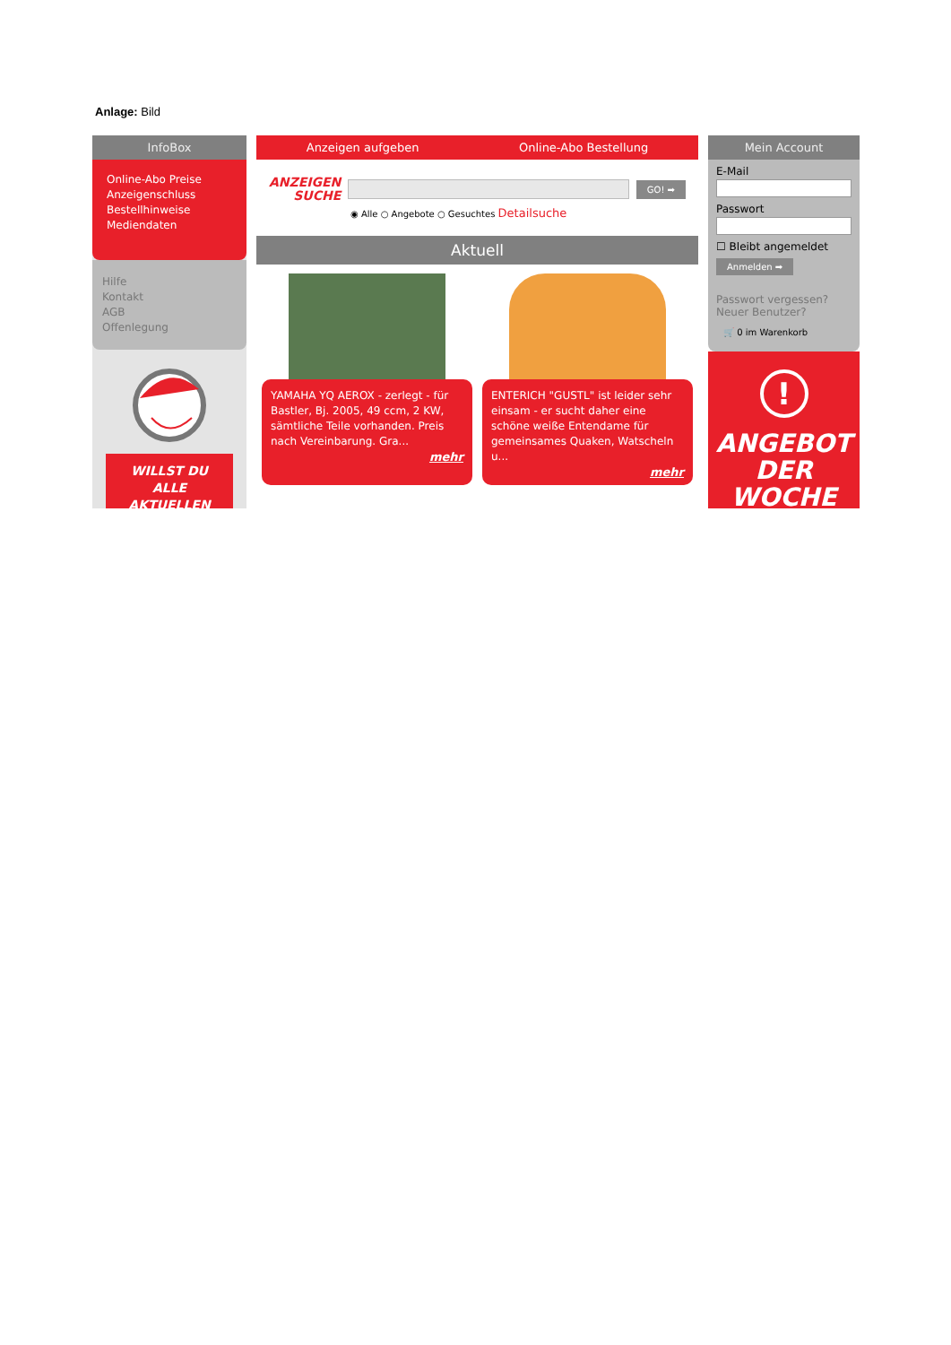Anlage: Bild
InfoBox
Online-Abo Preise
Anzeigenschluss
Bestellhinweise
Mediendaten
Hilfe
Kontakt
AGB
Offenlegung
WILLST DU
ALLE
AKTUELLEN
Anzeigen aufgeben Online-Abo Bestellung
ANZEIGEN
SUCHE
GO! ➡
◉ Alle ○ Angebote ○ Gesuchtes Detailsuche
Aktuell
YAMAHA YQ AEROX - zerlegt - für Bastler, Bj. 2005, 49 ccm, 2 KW, sämtliche Teile vorhanden. Preis nach Vereinbarung. Gra...
mehr
ENTERICH "GUSTL" ist leider sehr einsam - er sucht daher eine schöne weiße Entendame für gemeinsames Quaken, Watscheln u...
mehr
Mein Account
E-Mail
Passwort
☐ Bleibt angemeldet
Anmelden ➡
Passwort vergessen?
Neuer Benutzer?
🛒 0 im Warenkorb
!
ANGEBOT
DER WOCHE